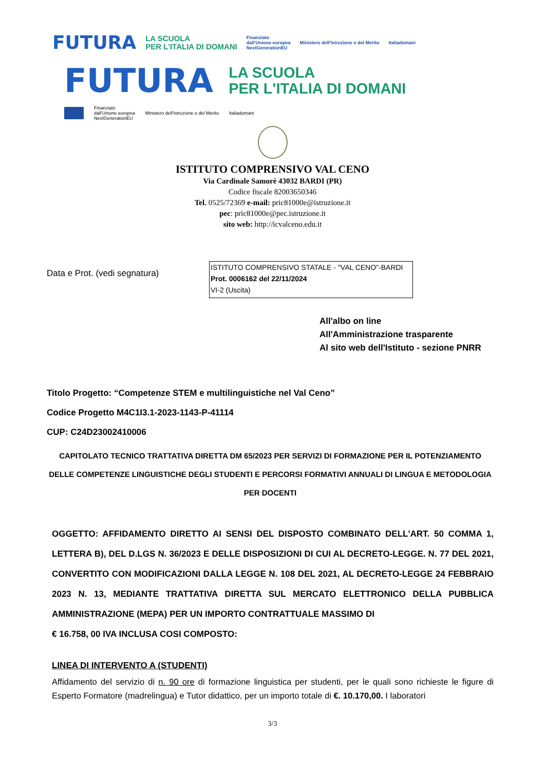FUTURA LA SCUOLA
PER L'ITALIA DI DOMANI Finanziato
dall'Unione europea
NextGenerationEU Ministero dell'Istruzione e del Merito Italiadomani
FUTURA LA SCUOLA
PER L'ITALIA DI DOMANI
Finanziato
dall'Unione europea
NextGenerationEU Ministero dell'Istruzione e del Merito Italiadomani
ISTITUTO COMPRENSIVO VAL CENO
Via Cardinale Samorè 43032 BARDI (PR)
Codice fiscale 82003650346
Tel. 0525/72369 e-mail: pric81000e@istruzione.it
pec: pric81000e@pec.istruzione.it
sito web: http://icvalceno.edu.it
Data e Prot. (vedi segnatura)
ISTITUTO COMPRENSIVO STATALE - "VAL CENO"-BARDI
Prot. 0006162 del 22/11/2024
VI-2 (Uscita)
All'albo on line
All'Amministrazione trasparente
Al sito web dell'Istituto - sezione PNRR
Titolo Progetto: “Competenze STEM e multilinguistiche nel Val Ceno”
Codice Progetto M4C1I3.1-2023-1143-P-41114
CUP: C24D23002410006
CAPITOLATO TECNICO TRATTATIVA DIRETTA DM 65/2023 PER SERVIZI DI FORMAZIONE PER IL POTENZIAMENTO DELLE COMPETENZE LINGUISTICHE DEGLI STUDENTI E PERCORSI FORMATIVI ANNUALI DI LINGUA E METODOLOGIA PER DOCENTI
OGGETTO: AFFIDAMENTO DIRETTO AI SENSI DEL DISPOSTO COMBINATO DELL'ART. 50 COMMA 1, LETTERA B), DEL D.LGS N. 36/2023 E DELLE DISPOSIZIONI DI CUI AL DECRETO-LEGGE. N. 77 DEL 2021, CONVERTITO CON MODIFICAZIONI DALLA LEGGE N. 108 DEL 2021, AL DECRETO-LEGGE 24 FEBBRAIO 2023 N. 13, MEDIANTE TRATTATIVA DIRETTA SUL MERCATO ELETTRONICO DELLA PUBBLICA AMMINISTRAZIONE (MEPA) PER UN IMPORTO CONTRATTUALE MASSIMO DI
€ 16.758, 00 IVA INCLUSA COSI COMPOSTO:
LINEA DI INTERVENTO A (STUDENTI)
Affidamento del servizio di n. 90 ore di formazione linguistica per studenti, per le quali sono richieste le figure di Esperto Formatore (madrelingua) e Tutor didattico, per un importo totale di €. 10.170,00. I laboratori
3/3